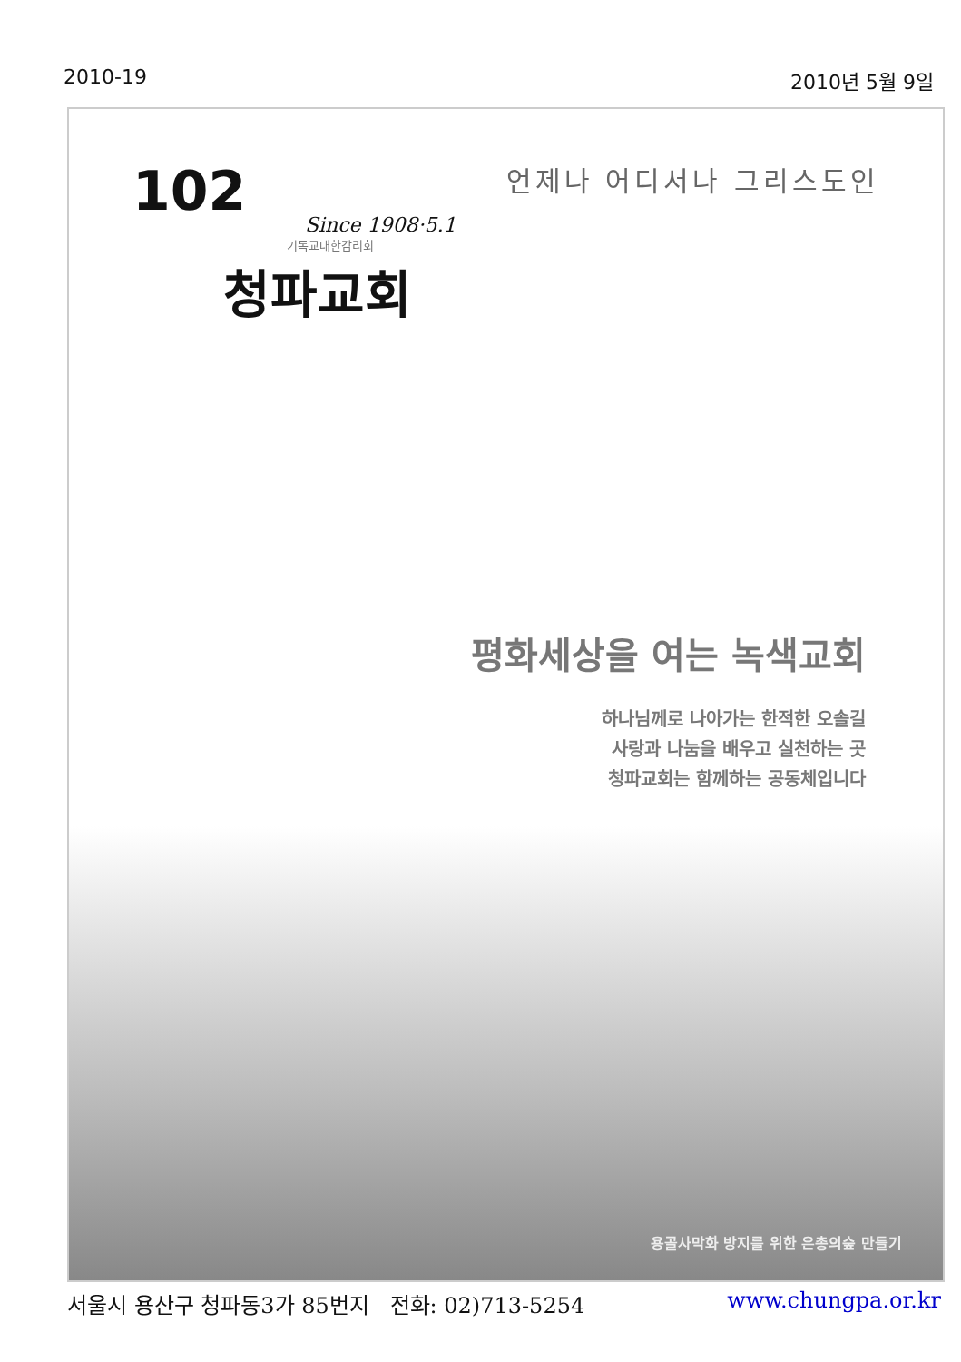2010-19 2010년 5월 9일
102
Since 1908·5.1
기독교대한감리회
청파교회
언제나 어디서나 그리스도인
평화세상을 여는 녹색교회
하나님께로 나아가는 한적한 오솔길
사랑과 나눔을 배우고 실천하는 곳
청파교회는 함께하는 공동체입니다
용골사막화 방지를 위한 은총의숲 만들기
서울시 용산구 청파동3가 85번지 전화: 02)713-5254 www.chungpa.or.kr